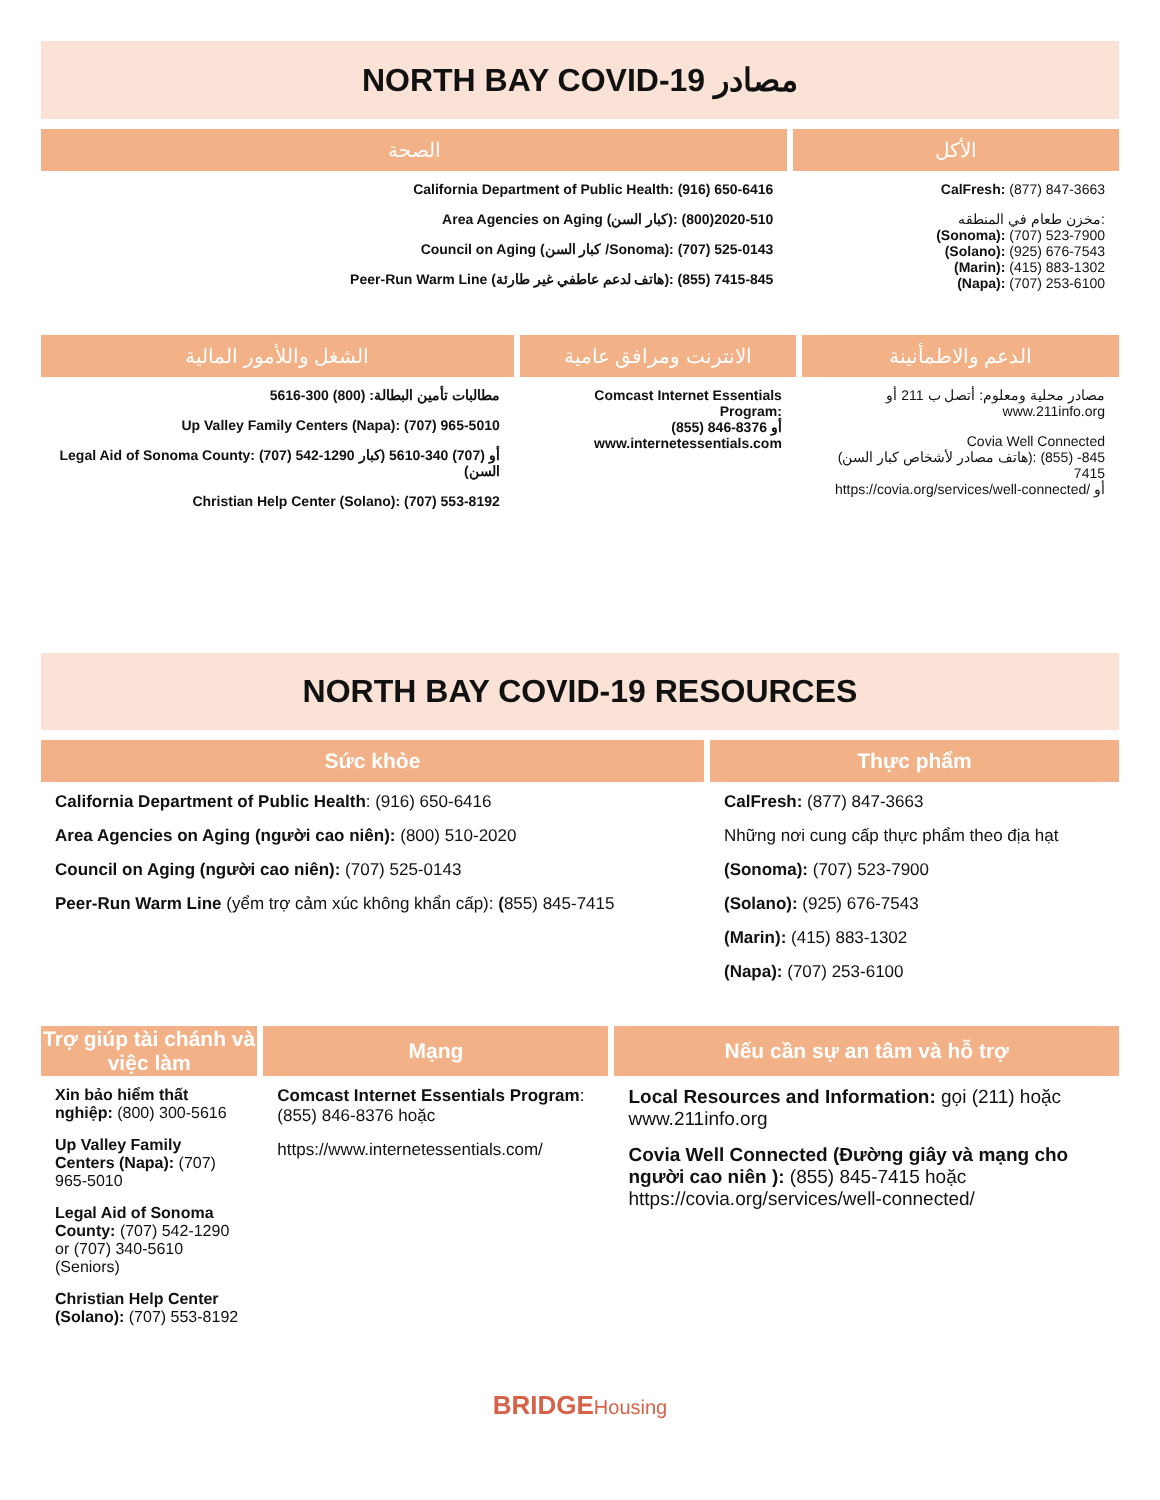NORTH BAY COVID-19 مصادر
| الصحة | الأكل |
| --- | --- |
| California Department of Public Health: (916) 650-6416 Area Agencies on Aging (كبار السن): 510-2020(800) Council on Aging (كبار السن /Sonoma): (707) 525-0143 Peer-Run Warm Line (هاتف لدعم عاطفي غير طارئة): (855) 845-7415 | CalFresh: (877) 847-3663 مخزن طعام في المنطقه: (Sonoma): (707) 523-7900 (Solano): (925) 676-7543 (Marin): (415) 883-1302 (Napa): (707) 253-6100 |
| الشغل واللأمور المالية | الانترنت ومرافق عامية | الدعم والاطمأنينة |
| --- | --- | --- |
| مطالبات تأمين البطالة: (800) 300-5616 Up Valley Family Centers (Napa): (707) 965-5010 Legal Aid of Sonoma County: (707) 542-1290 أو (707) 340-5610 (كبار السن) Christian Help Center (Solano): (707) 553-8192 | Comcast Internet Essentials Program: (855) 846-8376 أو www.internetessentials.com | مصادر محلية ومعلوم: أتصل ب 211 أو www.211info.org Covia Well Connected (هاتف مصادر لأشخاص كبار السن): (855) 845-7415 https://covia.org/services/well-connected/ أو |
NORTH BAY COVID-19 RESOURCES
| Sức khỏe | Thực phẩm |
| --- | --- |
| California Department of Public Health : (916) 650-6416 Area Agencies on Aging (người cao niên): (800) 510-2020 Council on Aging (người cao niên): (707) 525-0143 Peer-Run Warm Line (yểm trợ cảm xúc không khẩn cấp): ( 855) 845-7415 | CalFresh: (877) 847-3663 Những nơi cung cấp thực phẩm theo địa hạt (Sonoma): (707) 523-7900 (Solano): (925) 676-7543 (Marin): (415) 883-1302 (Napa): (707) 253-6100 |
| Trợ giúp tài chánh và việc làm | Mạng | Nếu cần sự an tâm và hỗ trợ |
| --- | --- | --- |
| Xin bảo hiểm thất nghiệp: (800) 300-5616 Up Valley Family Centers (Napa): (707) 965-5010 Legal Aid of Sonoma County: (707) 542-1290 or (707) 340-5610 (Seniors) Christian Help Center (Solano): (707) 553-8192 | Comcast Internet Essentials Program : (855) 846-8376 hoặc https://www.internetessentials.com/ | Local Resources and Information: gọi (211) hoặc www.211info.org Covia Well Connected (Đường giây và mạng cho người cao niên ): (855) 845-7415 hoặc https://covia.org/services/well-connected/ |
BRIDGE Housing